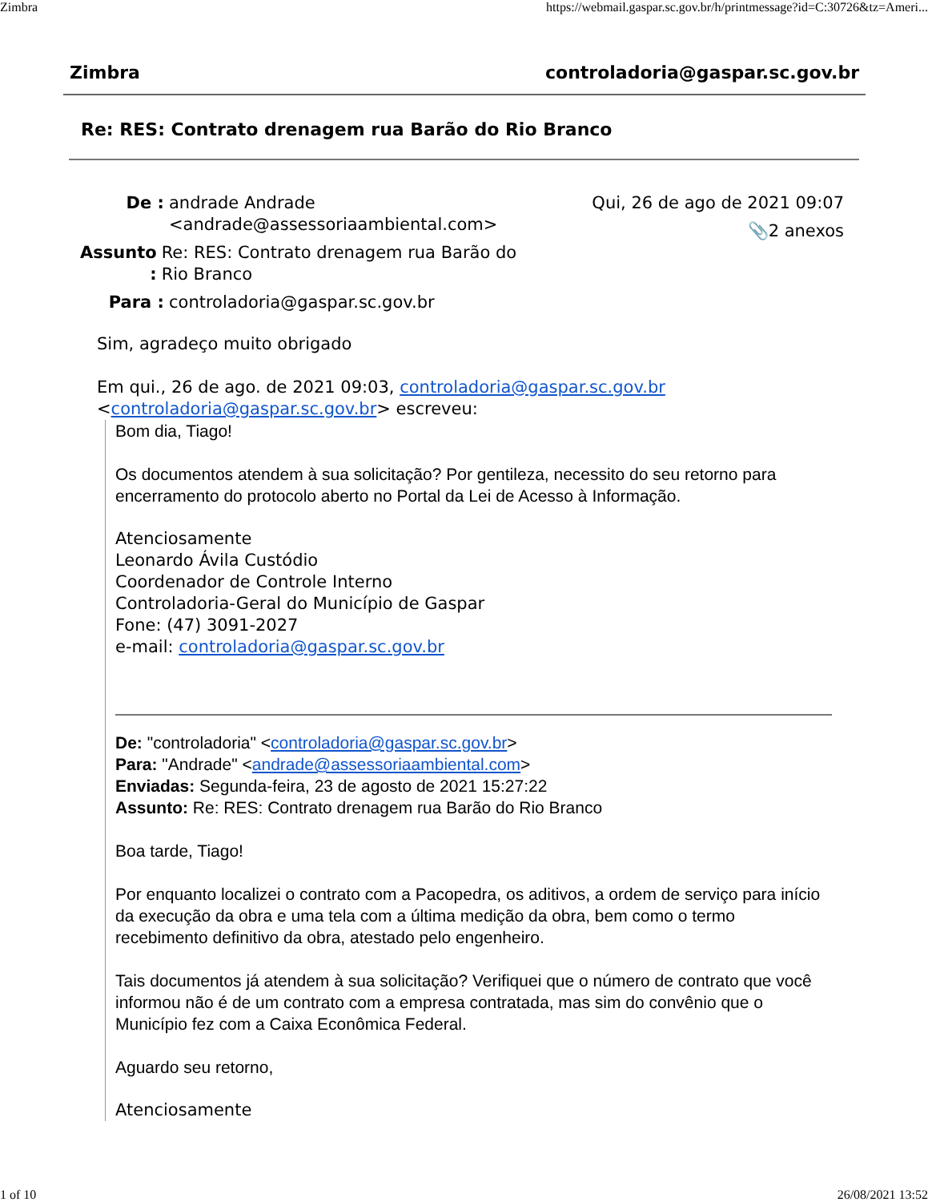Zimbra https://webmail.gaspar.sc.gov.br/h/printmessage?id=C:30726&tz=Ameri...
Zimbra controladoria@gaspar.sc.gov.br
Re: RES: Contrato drenagem rua Barão do Rio Branco
De : andrade Andrade
<andrade@assessoriaambiental.com>
Assunto :
Re: RES: Contrato drenagem rua Barão do Rio Branco
Para : controladoria@gaspar.sc.gov.br
Qui, 26 de ago de 2021 09:07
📎2 anexos
Sim, agradeço muito obrigado
Em qui., 26 de ago. de 2021 09:03, controladoria@gaspar.sc.gov.br
<controladoria@gaspar.sc.gov.br> escreveu:
Bom dia, Tiago!
Os documentos atendem à sua solicitação? Por gentileza, necessito do seu retorno para encerramento do protocolo aberto no Portal da Lei de Acesso à Informação.
Atenciosamente
Leonardo Ávila Custódio
Coordenador de Controle Interno
Controladoria-Geral do Município de Gaspar
Fone: (47) 3091-2027
e-mail: controladoria@gaspar.sc.gov.br
De: "controladoria" <controladoria@gaspar.sc.gov.br>
Para: "Andrade" <andrade@assessoriaambiental.com>
Enviadas: Segunda-feira, 23 de agosto de 2021 15:27:22
Assunto: Re: RES: Contrato drenagem rua Barão do Rio Branco
Boa tarde, Tiago!
Por enquanto localizei o contrato com a Pacopedra, os aditivos, a ordem de serviço para início da execução da obra e uma tela com a última medição da obra, bem como o termo recebimento definitivo da obra, atestado pelo engenheiro.
Tais documentos já atendem à sua solicitação? Verifiquei que o número de contrato que você informou não é de um contrato com a empresa contratada, mas sim do convênio que o Município fez com a Caixa Econômica Federal.
Aguardo seu retorno,
Atenciosamente
1 of 10 26/08/2021 13:52